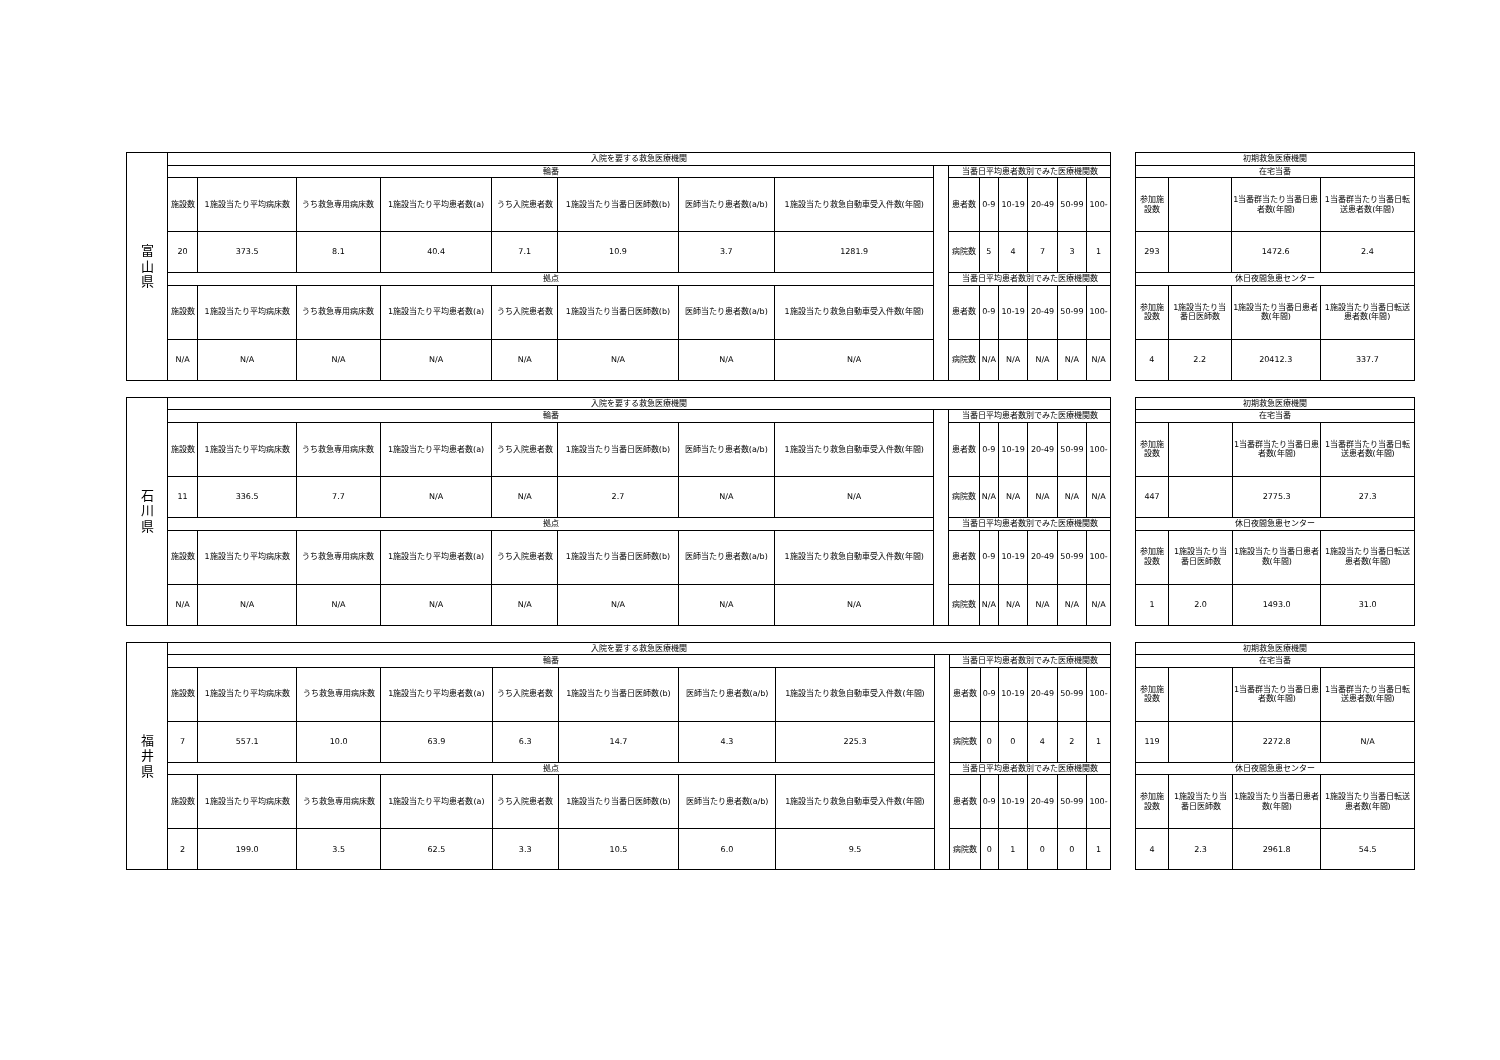| 富 山 県 | 入院を要する救急医療機関 | | | | | | | | | | | | | | |
| | 輪番 | | | | | | | | | 当番日平均患者数別でみた医療機関数 | | | | | |
| | 施設数 | 1施設当たり平均病床数 | うち救急専用病床数 | 1施設当たり平均患者数(a) | うち入院患者数 | 1施設当たり当番日医師数(b) | 医師当たり患者数(a/b) | 1施設当たり救急自動車受入件数(年間) | | 患者数 | 0-9 | 10-19 | 20-49 | 50-99 | 100- |
| | 20 | 373.5 | 8.1 | 40.4 | 7.1 | 10.9 | 3.7 | 1281.9 | | 病院数 | 5 | 4 | 7 | 3 | 1 |
| | 拠点 | | | | | | | | | 当番日平均患者数別でみた医療機関数 | | | | | |
| | 施設数 | 1施設当たり平均病床数 | うち救急専用病床数 | 1施設当たり平均患者数(a) | うち入院患者数 | 1施設当たり当番日医師数(b) | 医師当たり患者数(a/b) | 1施設当たり救急自動車受入件数(年間) | | 患者数 | 0-9 | 10-19 | 20-49 | 50-99 | 100- |
| | N/A | N/A | N/A | N/A | N/A | N/A | N/A | N/A | | 病院数 | N/A | N/A | N/A | N/A | N/A |
| 初期救急医療機関 | | | |
| --- | --- | --- | --- |
| 在宅当番 | | | |
| 参加施設数 | | 1当番群当たり当番日患者数(年間) | 1当番群当たり当番日転送患者数(年間) |
| 293 | | 1472.6 | 2.4 |
| 休日夜間急患センター | | | |
| 参加施設数 | 1施設当たり当番日医師数 | 1施設当たり当番日患者数(年間) | 1施設当たり当番日転送患者数(年間) |
| 4 | 2.2 | 20412.3 | 337.7 |
| 石 川 県 | 入院を要する救急医療機関 | | | | | | | | | | | | | | |
| | 輪番 | | | | | | | | | 当番日平均患者数別でみた医療機関数 | | | | | |
| | 施設数 | 1施設当たり平均病床数 | うち救急専用病床数 | 1施設当たり平均患者数(a) | うち入院患者数 | 1施設当たり当番日医師数(b) | 医師当たり患者数(a/b) | 1施設当たり救急自動車受入件数(年間) | | 患者数 | 0-9 | 10-19 | 20-49 | 50-99 | 100- |
| | 11 | 336.5 | 7.7 | N/A | N/A | 2.7 | N/A | N/A | | 病院数 | N/A | N/A | N/A | N/A | N/A |
| | 拠点 | | | | | | | | | 当番日平均患者数別でみた医療機関数 | | | | | |
| | 施設数 | 1施設当たり平均病床数 | うち救急専用病床数 | 1施設当たり平均患者数(a) | うち入院患者数 | 1施設当たり当番日医師数(b) | 医師当たり患者数(a/b) | 1施設当たり救急自動車受入件数(年間) | | 患者数 | 0-9 | 10-19 | 20-49 | 50-99 | 100- |
| | N/A | N/A | N/A | N/A | N/A | N/A | N/A | N/A | | 病院数 | N/A | N/A | N/A | N/A | N/A |
| 初期救急医療機関 | | | |
| --- | --- | --- | --- |
| 在宅当番 | | | |
| 参加施設数 | | 1当番群当たり当番日患者数(年間) | 1当番群当たり当番日転送患者数(年間) |
| 447 | | 2775.3 | 27.3 |
| 休日夜間急患センター | | | |
| 参加施設数 | 1施設当たり当番日医師数 | 1施設当たり当番日患者数(年間) | 1施設当たり当番日転送患者数(年間) |
| 1 | 2.0 | 1493.0 | 31.0 |
| 福 井 県 | 入院を要する救急医療機関 | | | | | | | | | | | | | | |
| | 輪番 | | | | | | | | | 当番日平均患者数別でみた医療機関数 | | | | | |
| | 施設数 | 1施設当たり平均病床数 | うち救急専用病床数 | 1施設当たり平均患者数(a) | うち入院患者数 | 1施設当たり当番日医師数(b) | 医師当たり患者数(a/b) | 1施設当たり救急自動車受入件数(年間) | | 患者数 | 0-9 | 10-19 | 20-49 | 50-99 | 100- |
| | 7 | 557.1 | 10.0 | 63.9 | 6.3 | 14.7 | 4.3 | 225.3 | | 病院数 | 0 | 0 | 4 | 2 | 1 |
| | 拠点 | | | | | | | | | 当番日平均患者数別でみた医療機関数 | | | | | |
| | 施設数 | 1施設当たり平均病床数 | うち救急専用病床数 | 1施設当たり平均患者数(a) | うち入院患者数 | 1施設当たり当番日医師数(b) | 医師当たり患者数(a/b) | 1施設当たり救急自動車受入件数(年間) | | 患者数 | 0-9 | 10-19 | 20-49 | 50-99 | 100- |
| | 2 | 199.0 | 3.5 | 62.5 | 3.3 | 10.5 | 6.0 | 9.5 | | 病院数 | 0 | 1 | 0 | 0 | 1 |
| 初期救急医療機関 | | | |
| --- | --- | --- | --- |
| 在宅当番 | | | |
| 参加施設数 | | 1当番群当たり当番日患者数(年間) | 1当番群当たり当番日転送患者数(年間) |
| 119 | | 2272.8 | N/A |
| 休日夜間急患センター | | | |
| 参加施設数 | 1施設当たり当番日医師数 | 1施設当たり当番日患者数(年間) | 1施設当たり当番日転送患者数(年間) |
| 4 | 2.3 | 2961.8 | 54.5 |